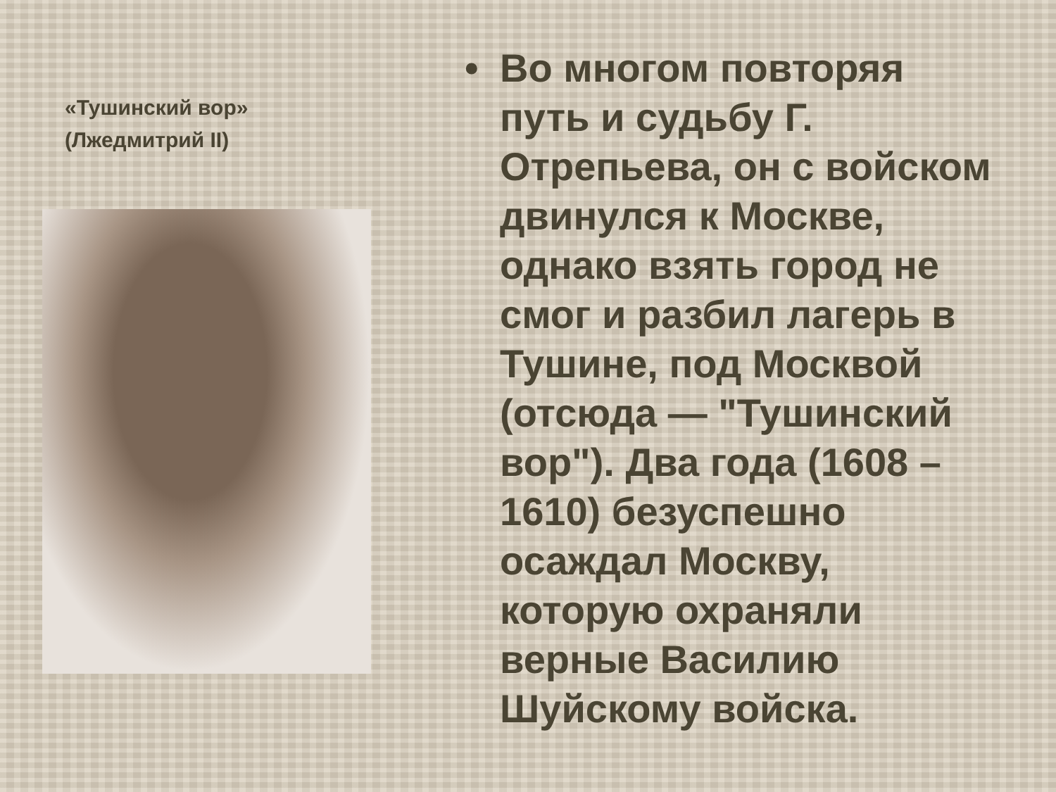«Тушинский вор»
(Лжедмитрий II)
• Во многом повторяя путь и судьбу Г. Отрепьева, он с войском двинулся к Москве, однако взять город не смог и разбил лагерь в Тушине, под Москвой (отсюда — "Тушинский вор"). Два года (1608 – 1610) безуспешно осаждал Москву, которую охраняли верные Василию Шуйскому войска.